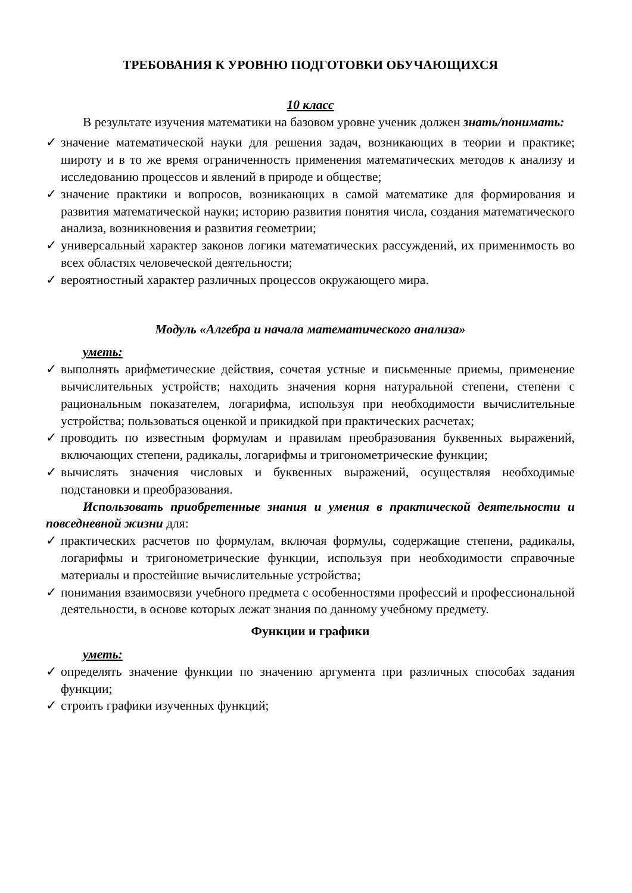ТРЕБОВАНИЯ К УРОВНЮ ПОДГОТОВКИ ОБУЧАЮЩИХСЯ
10 класс
В результате изучения математики на базовом уровне ученик должен знать/понимать:
✓ значение математической науки для решения задач, возникающих в теории и практике; широту и в то же время ограниченность применения математических методов к анализу и исследованию процессов и явлений в природе и обществе;
✓ значение практики и вопросов, возникающих в самой математике для формирования и развития математической науки; историю развития понятия числа, создания математического анализа, возникновения и развития геометрии;
✓ универсальный характер законов логики математических рассуждений, их применимость во всех областях человеческой деятельности;
✓ вероятностный характер различных процессов окружающего мира.
Модуль «Алгебра и начала математического анализа»
уметь:
✓ выполнять арифметические действия, сочетая устные и письменные приемы, применение вычислительных устройств; находить значения корня натуральной степени, степени с рациональным показателем, логарифма, используя при необходимости вычислительные устройства; пользоваться оценкой и прикидкой при практических расчетах;
✓ проводить по известным формулам и правилам преобразования буквенных выражений, включающих степени, радикалы, логарифмы и тригонометрические функции;
✓ вычислять значения числовых и буквенных выражений, осуществляя необходимые подстановки и преобразования.
Использовать приобретенные знания и умения в практической деятельности и повседневной жизни для:
✓ практических расчетов по формулам, включая формулы, содержащие степени, радикалы, логарифмы и тригонометрические функции, используя при необходимости справочные материалы и простейшие вычислительные устройства;
✓ понимания взаимосвязи учебного предмета с особенностями профессий и профессиональной деятельности, в основе которых лежат знания по данному учебному предмету.
Функции и графики
уметь:
✓ определять значение функции по значению аргумента при различных способах задания функции;
✓ строить графики изученных функций;